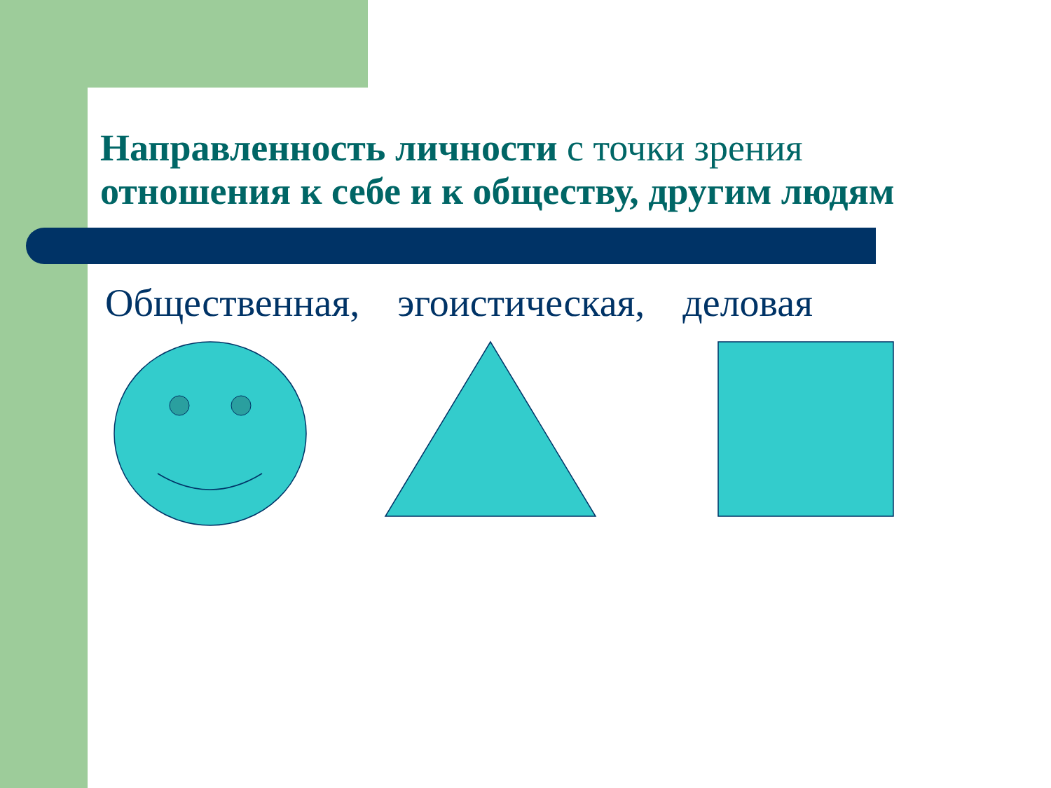Направленность личности с точки зрения
отношения к себе и к обществу, другим людям
Общественная, эгоистическая, деловая